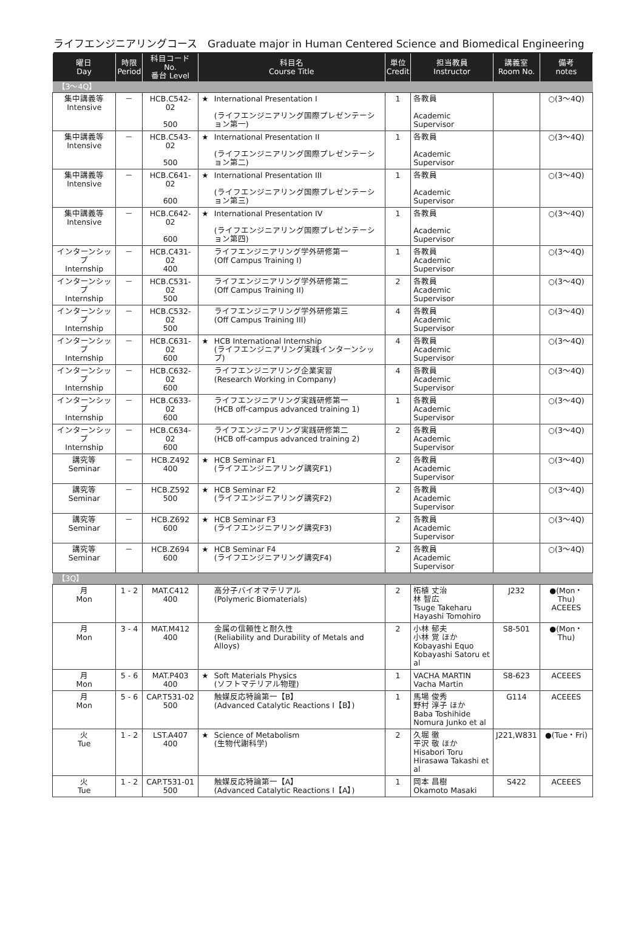ライフエンジニアリングコース　Graduate major in Human Centered Science and Biomedical Engineering
| 曜日 Day | 時限 Period | 科目コード No. 番台 Level | 科目名 Course Title | | 単位 Credit | 担当教員 Instructor | 講義室 Room No. | 備考 notes |
| --- | --- | --- | --- | --- | --- | --- | --- | --- |
| 【3～4Q】 | | | | | | | | |
| 集中講義等 Intensive | － | HCB.C542-02 500 | ★ | International Presentation I (ライフエンジニアリング国際プレゼンテーション第一) | 1 | 各教員 Academic Supervisor | | ○(3～4Q) |
| 集中講義等 Intensive | － | HCB.C543-02 500 | ★ | International Presentation II (ライフエンジニアリング国際プレゼンテーション第二) | 1 | 各教員 Academic Supervisor | | ○(3～4Q) |
| 集中講義等 Intensive | － | HCB.C641-02 600 | ★ | International Presentation III (ライフエンジニアリング国際プレゼンテーション第三) | 1 | 各教員 Academic Supervisor | | ○(3～4Q) |
| 集中講義等 Intensive | － | HCB.C642-02 600 | ★ | International Presentation IV (ライフエンジニアリング国際プレゼンテーション第四) | 1 | 各教員 Academic Supervisor | | ○(3～4Q) |
| インターンシップ Internship | － | HCB.C431-02 400 | | ライフエンジニアリング学外研修第一 (Off Campus Training I) | 1 | 各教員 Academic Supervisor | | ○(3～4Q) |
| インターンシップ Internship | － | HCB.C531-02 500 | | ライフエンジニアリング学外研修第二 (Off Campus Training II) | 2 | 各教員 Academic Supervisor | | ○(3～4Q) |
| インターンシップ Internship | － | HCB.C532-02 500 | | ライフエンジニアリング学外研修第三 (Off Campus Training III) | 4 | 各教員 Academic Supervisor | | ○(3～4Q) |
| インターンシップ Internship | － | HCB.C631-02 600 | ★ | HCB International Internship (ライフエンジニアリング実践インターンシップ) | 4 | 各教員 Academic Supervisor | | ○(3～4Q) |
| インターンシップ Internship | － | HCB.C632-02 600 | | ライフエンジニアリング企業実習 (Research Working in Company) | 4 | 各教員 Academic Supervisor | | ○(3～4Q) |
| インターンシップ Internship | － | HCB.C633-02 600 | | ライフエンジニアリング実践研修第一 (HCB off-campus advanced training 1) | 1 | 各教員 Academic Supervisor | | ○(3～4Q) |
| インターンシップ Internship | － | HCB.C634-02 600 | | ライフエンジニアリング実践研修第二 (HCB off-campus advanced training 2) | 2 | 各教員 Academic Supervisor | | ○(3～4Q) |
| 講究等 Seminar | － | HCB.Z492 400 | ★ | HCB Seminar F1 (ライフエンジニアリング講究F1) | 2 | 各教員 Academic Supervisor | | ○(3～4Q) |
| 講究等 Seminar | － | HCB.Z592 500 | ★ | HCB Seminar F2 (ライフエンジニアリング講究F2) | 2 | 各教員 Academic Supervisor | | ○(3～4Q) |
| 講究等 Seminar | － | HCB.Z692 600 | ★ | HCB Seminar F3 (ライフエンジニアリング講究F3) | 2 | 各教員 Academic Supervisor | | ○(3～4Q) |
| 講究等 Seminar | － | HCB.Z694 600 | ★ | HCB Seminar F4 (ライフエンジニアリング講究F4) | 2 | 各教員 Academic Supervisor | | ○(3～4Q) |
| 【3Q】 | | | | | | | | |
| 月 Mon | 1 - 2 | MAT.C412 400 | | 高分子バイオマテリアル (Polymeric Biomaterials) | 2 | 柘植 丈治 林 智広 Tsuge Takeharu Hayashi Tomohiro | J232 | ●(Mon・Thu) ACEEES |
| 月 Mon | 3 - 4 | MAT.M412 400 | | 金属の信頼性と耐久性 (Reliability and Durability of Metals and Alloys) | 2 | 小林 郁夫 小林 覚 ほか Kobayashi Equo Kobayashi Satoru et al | S8-501 | ●(Mon・Thu) |
| 月 Mon | 5 - 6 | MAT.P403 400 | ★ | Soft Materials Physics (ソフトマテリアル物理) | 1 | VACHA MARTIN Vacha Martin | S8-623 | ACEEES |
| 月 Mon | 5 - 6 | CAP.T531-02 500 | | 触媒反応特論第一【B】 (Advanced Catalytic Reactions I【B】) | 1 | 馬場 俊秀 野村 淳子 ほか Baba Toshihide Nomura Junko et al | G114 | ACEEES |
| 火 Tue | 1 - 2 | LST.A407 400 | ★ | Science of Metabolism (生物代謝科学) | 2 | 久堀 徹 平沢 敬 ほか Hisabori Toru Hirasawa Takashi et al | J221,W831 | ●(Tue・Fri) |
| 火 Tue | 1 - 2 | CAP.T531-01 500 | | 触媒反応特論第一【A】 (Advanced Catalytic Reactions I【A】) | 1 | 岡本 昌樹 Okamoto Masaki | S422 | ACEEES |